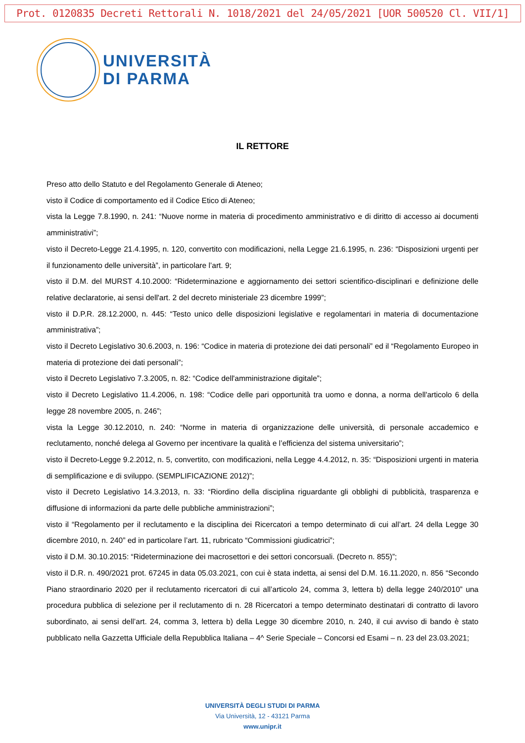Prot. 0120835 Decreti Rettorali N. 1018/2021 del 24/05/2021 [UOR 500520 Cl. VII/1]
UNIVERSITÀ
DI PARMA
IL RETTORE
Preso atto dello Statuto e del Regolamento Generale di Ateneo;
visto il Codice di comportamento ed il Codice Etico di Ateneo;
vista la Legge 7.8.1990, n. 241: “Nuove norme in materia di procedimento amministrativo e di diritto di accesso ai documenti amministrativi”;
visto il Decreto-Legge 21.4.1995, n. 120, convertito con modificazioni, nella Legge 21.6.1995, n. 236: “Disposizioni urgenti per il funzionamento delle università”, in particolare l’art. 9;
visto il D.M. del MURST 4.10.2000: “Rideterminazione e aggiornamento dei settori scientifico-disciplinari e definizione delle relative declaratorie, ai sensi dell'art. 2 del decreto ministeriale 23 dicembre 1999”;
visto il D.P.R. 28.12.2000, n. 445: “Testo unico delle disposizioni legislative e regolamentari in materia di documentazione amministrativa”;
visto il Decreto Legislativo 30.6.2003, n. 196: “Codice in materia di protezione dei dati personali” ed il “Regolamento Europeo in materia di protezione dei dati personali”;
visto il Decreto Legislativo 7.3.2005, n. 82: “Codice dell'amministrazione digitale”;
visto il Decreto Legislativo 11.4.2006, n. 198: “Codice delle pari opportunità tra uomo e donna, a norma dell'articolo 6 della legge 28 novembre 2005, n. 246”;
vista la Legge 30.12.2010, n. 240: “Norme in materia di organizzazione delle università, di personale accademico e reclutamento, nonché delega al Governo per incentivare la qualità e l’efficienza del sistema universitario”;
visto il Decreto-Legge 9.2.2012, n. 5, convertito, con modificazioni, nella Legge 4.4.2012, n. 35: “Disposizioni urgenti in materia di semplificazione e di sviluppo. (SEMPLIFICAZIONE 2012)”;
visto il Decreto Legislativo 14.3.2013, n. 33: “Riordino della disciplina riguardante gli obblighi di pubblicità, trasparenza e diffusione di informazioni da parte delle pubbliche amministrazioni”;
visto il “Regolamento per il reclutamento e la disciplina dei Ricercatori a tempo determinato di cui all’art. 24 della Legge 30 dicembre 2010, n. 240” ed in particolare l’art. 11, rubricato “Commissioni giudicatrici”;
visto il D.M. 30.10.2015: “Rideterminazione dei macrosettori e dei settori concorsuali. (Decreto n. 855)”;
visto il D.R. n. 490/2021 prot. 67245 in data 05.03.2021, con cui è stata indetta, ai sensi del D.M. 16.11.2020, n. 856 “Secondo Piano straordinario 2020 per il reclutamento ricercatori di cui all’articolo 24, comma 3, lettera b) della legge 240/2010” una procedura pubblica di selezione per il reclutamento di n. 28 Ricercatori a tempo determinato destinatari di contratto di lavoro subordinato, ai sensi dell’art. 24, comma 3, lettera b) della Legge 30 dicembre 2010, n. 240, il cui avviso di bando è stato pubblicato nella Gazzetta Ufficiale della Repubblica Italiana – 4^ Serie Speciale – Concorsi ed Esami – n. 23 del 23.03.2021;
UNIVERSITÀ DEGLI STUDI DI PARMA
Via Università, 12 - 43121 Parma
www.unipr.it